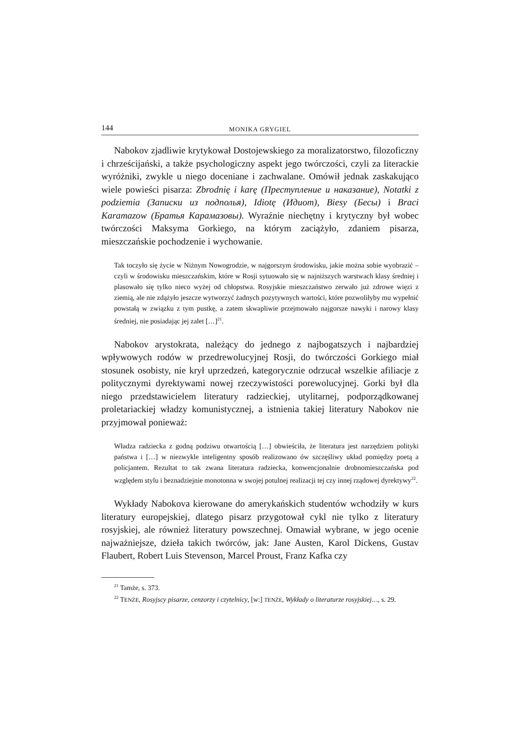144 MONIKA GRYGIEL
Nabokov zjadliwie krytykował Dostojewskiego za moralizatorstwo, filozoficzny i chrześcijański, a także psychologiczny aspekt jego twórczości, czyli za literackie wyróżniki, zwykle u niego doceniane i zachwalane. Omówił jednak zaskakująco wiele powieści pisarza: Zbrodnię i karę (Преступление и наказание), Notatki z podziemia (Записки из подполья), Idiotę (Идиот), Biesy (Бесы) i Braci Karamazow (Братья Карамазовы). Wyraźnie niechętny i krytyczny był wobec twórczości Maksyma Gorkiego, na którym zaciążyło, zdaniem pisarza, mieszczańskie pochodzenie i wychowanie.
Tak toczyło się życie w Niżnym Nowogrodzie, w najgorszym środowisku, jakie można sobie wyobrazić – czyli w środowisku mieszczańskim, które w Rosji sytuowało się w najniższych warstwach klasy średniej i plasowało się tylko nieco wyżej od chłopstwa. Rosyjskie mieszczaństwo zerwało już zdrowe więzi z ziemią, ale nie zdążyło jeszcze wytworzyć żadnych pozytywnych wartości, które pozwoliłyby mu wypełnić powstałą w związku z tym pustkę, a zatem skwapliwie przejmowało najgorsze nawyki i narowy klasy średniej, nie posiadając jej zalet […]<sup>21</sup>.
Nabokov arystokrata, należący do jednego z najbogatszych i najbardziej wpływowych rodów w przedrewolucyjnej Rosji, do twórczości Gorkiego miał stosunek osobisty, nie krył uprzedzeń, kategorycznie odrzucał wszelkie afiliacje z politycznymi dyrektywami nowej rzeczywistości porewolucyjnej. Gorki był dla niego przedstawicielem literatury radzieckiej, utylitarnej, podporządkowanej proletariackiej władzy komunistycznej, a istnienia takiej literatury Nabokov nie przyjmował ponieważ:
Władza radziecka z godną podziwu otwartością […] obwieściła, że literatura jest narzędziem polityki państwa i […] w niezwykle inteligentny sposób realizowano ów szczęśliwy układ pomiędzy poetą a policjantem. Rezultat to tak zwana literatura radziecka, konwencjonalnie drobnomieszczańska pod względem stylu i beznadziejnie monotonna w swojej potulnej realizacji tej czy innej rządowej dyrektywy<sup>22</sup>.
Wykłady Nabokova kierowane do amerykańskich studentów wchodziły w kurs literatury europejskiej, dlatego pisarz przygotował cykl nie tylko z literatury rosyjskiej, ale również literatury powszechnej. Omawiał wybrane, w jego ocenie najważniejsze, dzieła takich twórców, jak: Jane Austen, Karol Dickens, Gustav Flaubert, Robert Luis Stevenson, Marcel Proust, Franz Kafka czy
<sup>21</sup> Tamże, s. 373.
<sup>22</sup> TENŻE, Rosyjscy pisarze, cenzorzy i czytelnicy, [w:] TENŻE, Wykłady o literaturze rosyjskiej…, s. 29.